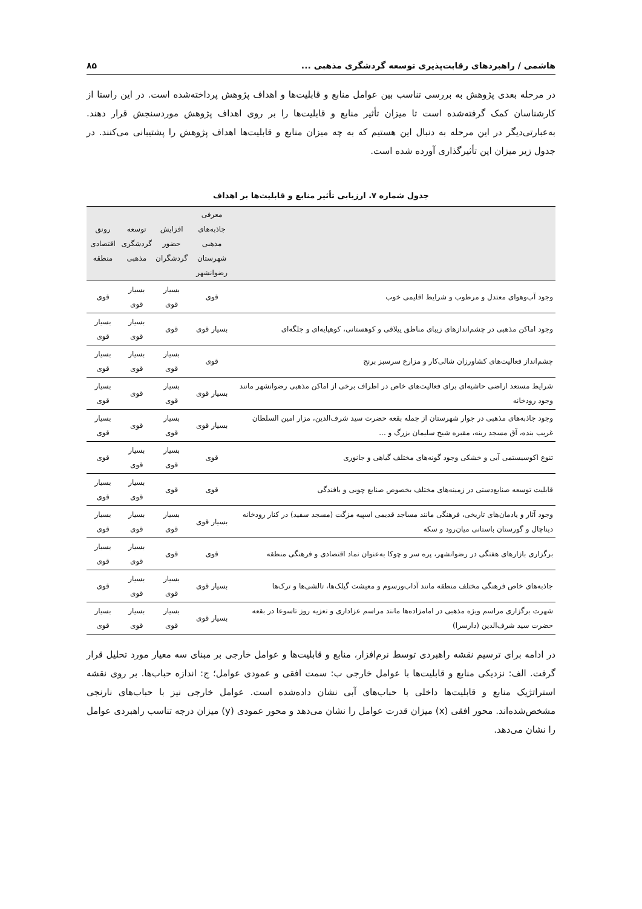هاشمی / راهبردهای رقابت‌پذیری توسعه گردشگری مذهبی ... ۸۵
در مرحله بعدی پژوهش به بررسی تناسب بین عوامل منابع و قابلیت‌ها و اهداف پژوهش پرداخته‌شده است. در این راستا از کارشناسان کمک گرفته‌شده است تا میزان تأثیر منابع و قابلیت‌ها را بر روی اهداف پژوهش موردسنجش قرار دهند. به‌عبارتی‌دیگر در این مرحله به دنبال این هستیم که به چه میزان منابع و قابلیت‌ها اهداف پژوهش را پشتیبانی می‌کنند. در جدول زیر میزان این تأثیرگذاری آورده شده است.
جدول شماره ۷. ارزیابی تأثیر منابع و قابلیت‌ها بر اهداف
| | معرفی جاذبه‌های مذهبی شهرستان رضوانشهر | افزایش حضور گردشگران | توسعه گردشگری مذهبی | رونق اقتصادی منطقه |
| --- | --- | --- | --- | --- |
| وجود آب‌وهوای معتدل و مرطوب و شرایط اقلیمی خوب | قوی | بسیار قوی | بسیار قوی | قوی |
| وجود اماکن مذهبی در چشم‌اندازهای زیبای مناطق ییلاقی و کوهستانی، کوهپایه‌ای و جلگه‌ای | بسیار قوی | قوی | بسیار قوی | بسیار قوی |
| چشم‌انداز فعالیت‌های کشاورزان شالی‌کار و مزارع سرسبز برنج | قوی | بسیار قوی | بسیار قوی | بسیار قوی |
| شرایط مستعد اراضی حاشیه‌ای برای فعالیت‌های خاص در اطراف برخی از اماکن مذهبی رضوانشهر مانند وجود رودخانه | بسیار قوی | بسیار قوی | قوی | بسیار قوی |
| وجود جاذبه‌های مذهبی در جوار شهرستان از جمله بقعه حضرت سید شرف‌الدین، مزار امین السلطان غریب بنده، آق مسجد رینه، مقبره شیخ سلیمان بزرگ و ... | بسیار قوی | بسیار قوی | قوی | بسیار قوی |
| تنوع اکوسیستمی آبی و خشکی وجود گونه‌های مختلف گیاهی و جانوری | قوی | بسیار قوی | بسیار قوی | قوی |
| قابلیت توسعه صنایع‌دستی در زمینه‌های مختلف بخصوص صنایع چوبی و بافندگی | قوی | قوی | بسیار قوی | بسیار قوی |
| وجود آثار و یادمان‌های تاریخی، فرهنگی مانند مساجد قدیمی اسپیه مزگت (مسجد سفید) در کنار رودخانه دیناچال و گورستان باستانی میان‌رود و سکه | بسیار قوی | بسیار قوی | بسیار قوی | بسیار قوی |
| برگزاری بازارهای هفتگی در رضوانشهر، پره سر و چوکا به‌عنوان نماد اقتصادی و فرهنگی منطقه | قوی | قوی | بسیار قوی | بسیار قوی |
| جاذبه‌های خاص فرهنگی مختلف منطقه مانند آداب‌ورسوم و معیشت گیلک‌ها، تالشی‌ها و ترک‌ها | بسیار قوی | بسیار قوی | بسیار قوی | قوی |
| شهرت برگزاری مراسم ویژه مذهبی در امامزاده‌ها مانند مراسم عزاداری و تعزیه روز تاسوعا در بقعه حضرت سید شرف‌الدین (دارسرا) | بسیار قوی | بسیار قوی | بسیار قوی | بسیار قوی |
در ادامه برای ترسیم نقشه راهبردی توسط نرم‌افزار، منابع و قابلیت‌ها و عوامل خارجی بر مبنای سه معیار مورد تحلیل قرار گرفت. الف: نزدیکی منابع و قابلیت‌ها با عوامل خارجی ب: سمت افقی و عمودی عوامل؛ ج: اندازه حباب‌ها. بر روی نقشه استراتژیک منابع و قابلیت‌ها داخلی با حباب‌های آبی نشان داده‌شده است. عوامل خارجی نیز با حباب‌های نارنجی مشخص‌شده‌اند. محور افقی (x) میزان قدرت عوامل را نشان می‌دهد و محور عمودی (y) میزان درجه تناسب راهبردی عوامل را نشان می‌دهد.